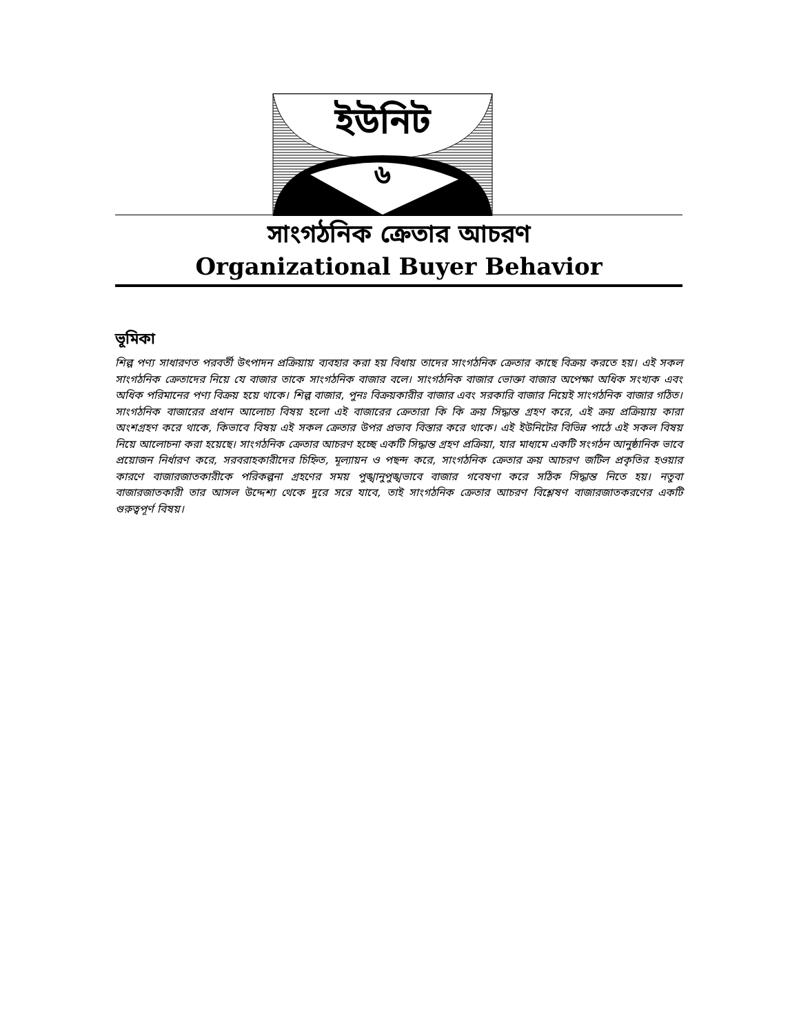ইউনিট
৬
সাংগঠনিক ক্রেতার আচরণ
Organizational Buyer Behavior
ভূমিকা
শিল্প পণ্য সাধারণত পরবর্তী উৎপাদন প্রক্রিয়ায় ব্যবহার করা হয় বিধায় তাদের সাংগঠনিক ক্রেতার কাছে বিক্রয় করতে হয়। এই সকল সাংগঠনিক ক্রেতাদের নিয়ে যে বাজার তাকে সাংগঠনিক বাজার বলে। সাংগঠনিক বাজার ভোক্তা বাজার অপেক্ষা অধিক সংখ্যক এবং অধিক পরিমানের পণ্য বিক্রয় হয়ে থাকে। শিল্প বাজার, পুনঃ বিক্রয়কারীর বাজার এবং সরকারি বাজার নিয়েই সাংগঠনিক বাজার গঠিত। সাংগঠনিক বাজারের প্রধান আলোচ্য বিষয় হলো এই বাজারের ক্রেতারা কি কি ক্রয় সিদ্ধান্ত গ্রহণ করে, এই ক্রয় প্রক্রিয়ায় কারা অংশগ্রহণ করে থাকে, কিভাবে বিষয় এই সকল ক্রেতার উপর প্রভাব বিস্তার করে থাকে। এই ইউনিটের বিভিন্ন পাঠে এই সকল বিষয় নিয়ে আলোচনা করা হয়েছে। সাংগঠনিক ক্রেতার আচরণ হচ্ছে একটি সিদ্ধান্ত গ্রহণ প্রক্রিয়া, যার মাধ্যমে একটি সংগঠন আনুষ্ঠানিক ভাবে প্রয়োজন নির্ধারণ করে, সরবরাহকারীদের চিহ্নিত, মূল্যায়ন ও পছন্দ করে, সাংগঠনিক ক্রেতার ক্রয় আচরণ জটিল প্রকৃতির হওয়ার কারণে বাজারজাতকারীকে পরিকল্পনা গ্রহণের সময় পুঙ্খানুপুঙ্খভাবে বাজার গবেষণা করে সঠিক সিদ্ধান্ত নিতে হয়। নতুবা বাজারজাতকারী তার আসল উদ্দেশ্য থেকে দুরে সরে যাবে, তাই সাংগঠনিক ক্রেতার আচরণ বিশ্লেষণ বাজারজাতকরণের একটি গুরুত্বপূর্ণ বিষয়।